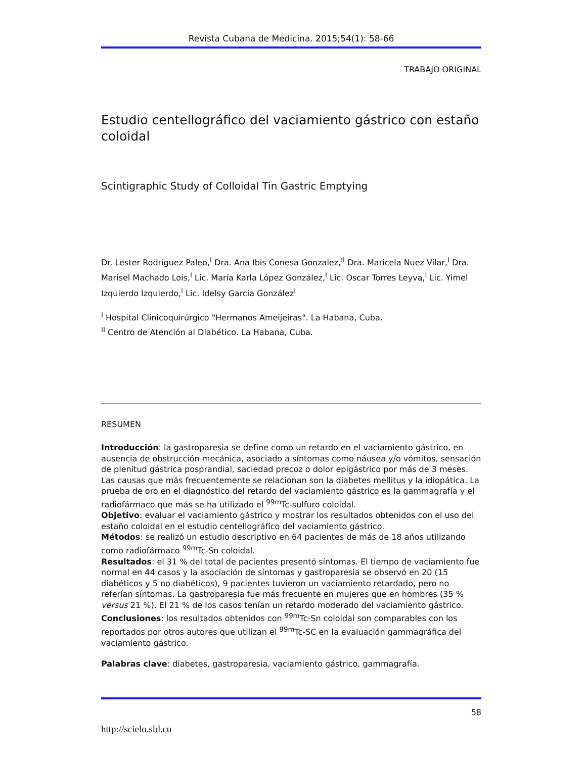Revista Cubana de Medicina. 2015;54(1): 58-66
TRABAJO ORIGINAL
Estudio centellográfico del vaciamiento gástrico con estaño coloidal
Scintigraphic Study of Colloidal Tin Gastric Emptying
Dr. Lester Rodríguez Paleo,<sup>I</sup> Dra. Ana Ibis Conesa Gonzalez,<sup>II</sup> Dra. Maricela Nuez Vilar,<sup>I</sup> Dra. Marisel Machado Lois,<sup>I</sup> Lic. María Karla López González,<sup>I</sup> Lic. Oscar Torres Leyva,<sup>I</sup> Lic. Yimel Izquierdo Izquierdo,<sup>I</sup> Lic. Idelsy García González<sup>I</sup>
<sup>I</sup> Hospital Clinicoquirúrgico "Hermanos Ameijeiras". La Habana, Cuba.
<sup>II</sup> Centro de Atención al Diabético. La Habana, Cuba.
RESUMEN
Introducción: la gastroparesia se define como un retardo en el vaciamiento gástrico, en ausencia de obstrucción mecánica, asociado a síntomas como náusea y/o vómitos, sensación de plenitud gástrica posprandial, saciedad precoz o dolor epigástrico por más de 3 meses. Las causas que más frecuentemente se relacionan son la diabetes mellitus y la idiopática. La prueba de oro en el diagnóstico del retardo del vaciamiento gástrico es la gammagrafía y el radiofármaco que más se ha utilizado el <sup>99m</sup>Tc-sulfuro coloidal.
Objetivo: evaluar el vaciamiento gástrico y mostrar los resultados obtenidos con el uso del estaño coloidal en el estudio centellográfico del vaciamiento gástrico.
Métodos: se realizó un estudio descriptivo en 64 pacientes de más de 18 años utilizando como radiofármaco <sup>99m</sup>Tc-Sn coloidal.
Resultados: el 31 % del total de pacientes presentó síntomas. El tiempo de vaciamiento fue normal en 44 casos y la asociación de síntomas y gastroparesia se observó en 20 (15 diabéticos y 5 no diabéticos), 9 pacientes tuvieron un vaciamiento retardado, pero no referían síntomas. La gastroparesia fue más frecuente en mujeres que en hombres (35 % versus 21 %). El 21 % de los casos tenían un retardo moderado del vaciamiento gástrico.
Conclusiones: los resultados obtenidos con <sup>99m</sup>Tc-Sn coloidal son comparables con los reportados por otros autores que utilizan el <sup>99m</sup>Tc-SC en la evaluación gammagráfica del vaciamiento gástrico.
Palabras clave: diabetes, gastroparesia, vaciamiento gástrico, gammagrafía.
58
http://scielo.sld.cu